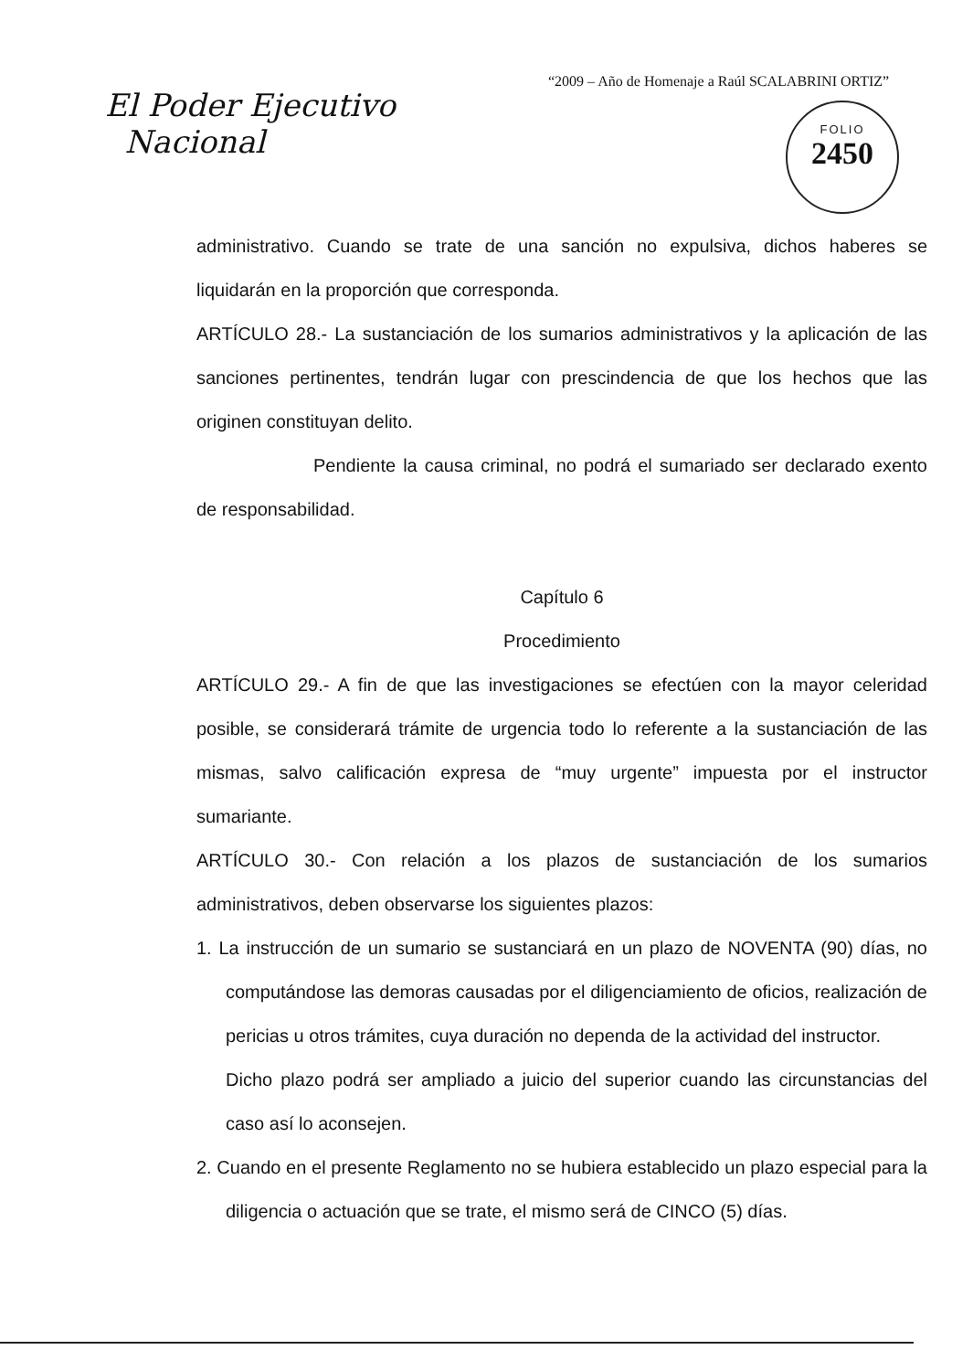“2009 – Año de Homenaje a Raúl SCALABRINI ORTIZ”
El Poder Ejecutivo
Nacional
FOLIO
2450
administrativo. Cuando se trate de una sanción no expulsiva, dichos haberes se liquidarán en la proporción que corresponda.
ARTÍCULO 28.- La sustanciación de los sumarios administrativos y la aplicación de las sanciones pertinentes, tendrán lugar con prescindencia de que los hechos que las originen constituyan delito.
Pendiente la causa criminal, no podrá el sumariado ser declarado exento de responsabilidad.
Capítulo 6
Procedimiento
ARTÍCULO 29.- A fin de que las investigaciones se efectúen con la mayor celeridad posible, se considerará trámite de urgencia todo lo referente a la sustanciación de las mismas, salvo calificación expresa de “muy urgente” impuesta por el instructor sumariante.
ARTÍCULO 30.- Con relación a los plazos de sustanciación de los sumarios administrativos, deben observarse los siguientes plazos:
1. La instrucción de un sumario se sustanciará en un plazo de NOVENTA (90) días, no computándose las demoras causadas por el diligenciamiento de oficios, realización de pericias u otros trámites, cuya duración no dependa de la actividad del instructor.
Dicho plazo podrá ser ampliado a juicio del superior cuando las circunstancias del caso así lo aconsejen.
2. Cuando en el presente Reglamento no se hubiera establecido un plazo especial para la diligencia o actuación que se trate, el mismo será de CINCO (5) días.